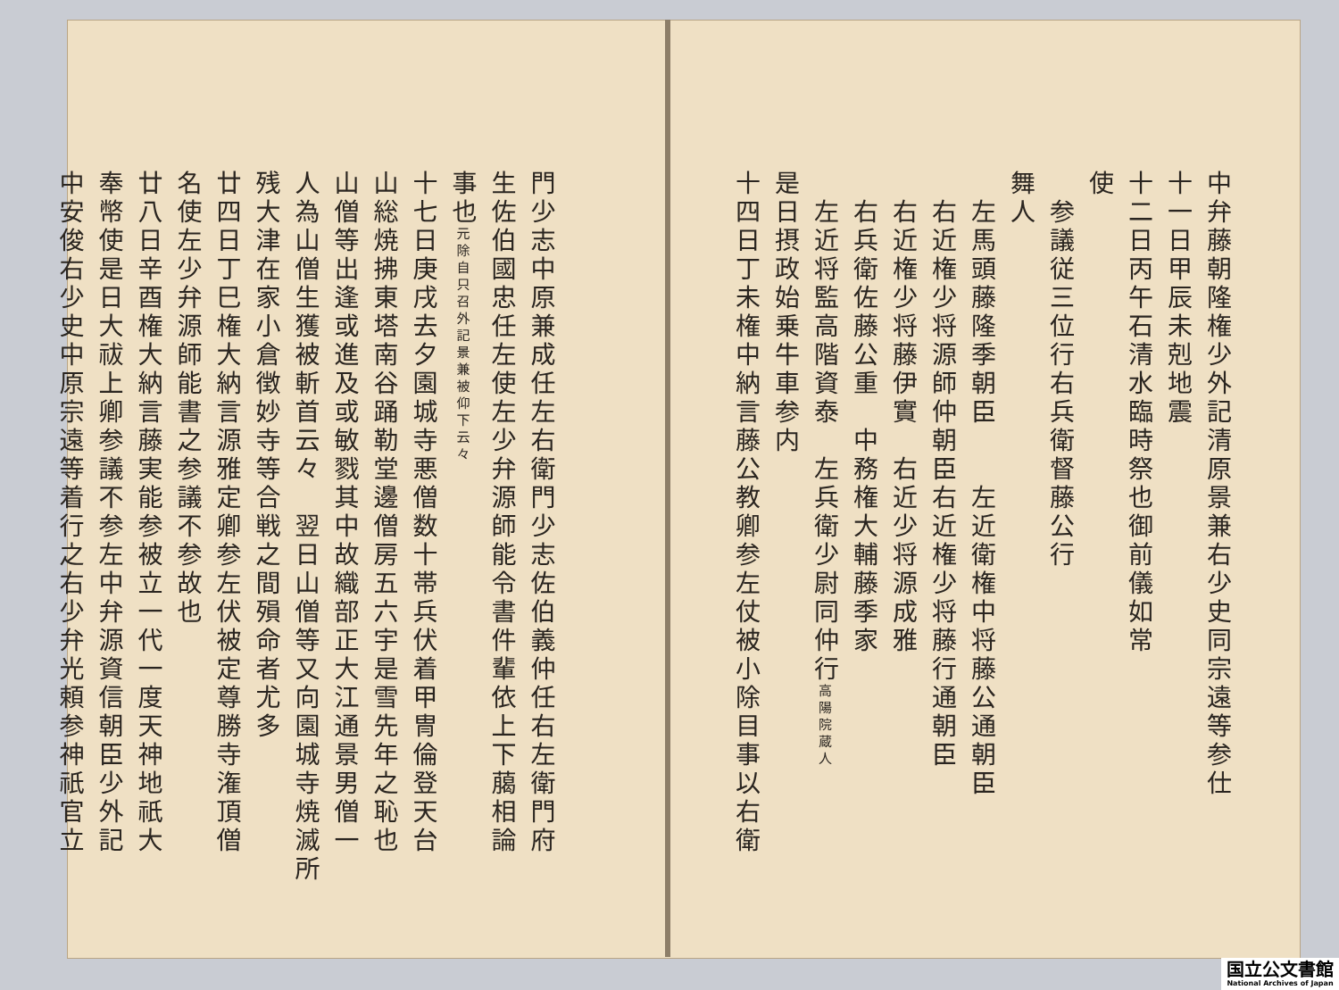中弁藤朝隆権少外記清原景兼右少史同宗遠等参仕
十一日甲辰未剋地震
十二日丙午石清水臨時祭也御前儀如常
使
　参議従三位行右兵衛督藤公行
舞人
　左馬頭藤隆季朝臣　　左近衛権中将藤公通朝臣
　右近権少将源師仲朝臣右近権少将藤行通朝臣
　右近権少将藤伊實　右近少将源成雅
　右兵衛佐藤公重　中務権大輔藤季家
　左近将監高階資泰　左兵衛少尉同仲行高陽院蔵人
是日摂政始乗牛車参内
十四日丁未権中納言藤公教卿参左仗被小除目事以右衛
門少志中原兼成任左右衛門少志佐伯義仲任右左衛門府
生佐伯國忠任左使左少弁源師能令書件輩依上下﨟相論
事也元除自只召外記景兼被仰下云々
十七日庚戌去夕園城寺悪僧数十帯兵伏着甲冑倫登天台
山総焼拂東塔南谷踊勒堂邊僧房五六宇是雪先年之恥也
山僧等出逢或進及或敏戮其中故織部正大江通景男僧一
人為山僧生獲被斬首云々　翌日山僧等又向園城寺焼滅所
残大津在家小倉徴妙寺等合戦之間殞命者尤多
廿四日丁巳権大納言源雅定卿参左伏被定尊勝寺潅頂僧
名使左少弁源師能書之参議不参故也
廿八日辛酉権大納言藤実能参被立一代一度天神地祇大
奉幣使是日大祓上卿参議不参左中弁源資信朝臣少外記
中安俊右少史中原宗遠等着行之右少弁光頼参神祇官立
国立公文書館
National Archives of Japan